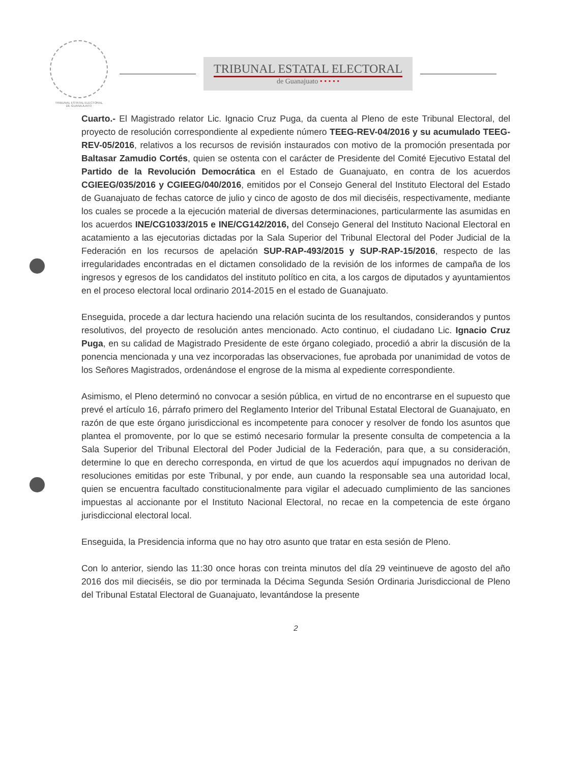TRIBUNAL ESTATAL ELECTORAL
DE GUANAJUATO
TRIBUNAL ESTATAL ELECTORAL
de Guanajuato • • • • •
Cuarto.- El Magistrado relator Lic. Ignacio Cruz Puga, da cuenta al Pleno de este Tribunal Electoral, del proyecto de resolución correspondiente al expediente número TEEG-REV-04/2016 y su acumulado TEEG-REV-05/2016, relativos a los recursos de revisión instaurados con motivo de la promoción presentada por Baltasar Zamudio Cortés, quien se ostenta con el carácter de Presidente del Comité Ejecutivo Estatal del Partido de la Revolución Democrática en el Estado de Guanajuato, en contra de los acuerdos CGIEEG/035/2016 y CGIEEG/040/2016, emitidos por el Consejo General del Instituto Electoral del Estado de Guanajuato de fechas catorce de julio y cinco de agosto de dos mil dieciséis, respectivamente, mediante los cuales se procede a la ejecución material de diversas determinaciones, particularmente las asumidas en los acuerdos INE/CG1033/2015 e INE/CG142/2016, del Consejo General del Instituto Nacional Electoral en acatamiento a las ejecutorias dictadas por la Sala Superior del Tribunal Electoral del Poder Judicial de la Federación en los recursos de apelación SUP-RAP-493/2015 y SUP-RAP-15/2016, respecto de las irregularidades encontradas en el dictamen consolidado de la revisión de los informes de campaña de los ingresos y egresos de los candidatos del instituto político en cita, a los cargos de diputados y ayuntamientos en el proceso electoral local ordinario 2014-2015 en el estado de Guanajuato.
Enseguida, procede a dar lectura haciendo una relación sucinta de los resultandos, considerandos y puntos resolutivos, del proyecto de resolución antes mencionado. Acto continuo, el ciudadano Lic. Ignacio Cruz Puga, en su calidad de Magistrado Presidente de este órgano colegiado, procedió a abrir la discusión de la ponencia mencionada y una vez incorporadas las observaciones, fue aprobada por unanimidad de votos de los Señores Magistrados, ordenándose el engrose de la misma al expediente correspondiente.
Asimismo, el Pleno determinó no convocar a sesión pública, en virtud de no encontrarse en el supuesto que prevé el artículo 16, párrafo primero del Reglamento Interior del Tribunal Estatal Electoral de Guanajuato, en razón de que este órgano jurisdiccional es incompetente para conocer y resolver de fondo los asuntos que plantea el promovente, por lo que se estimó necesario formular la presente consulta de competencia a la Sala Superior del Tribunal Electoral del Poder Judicial de la Federación, para que, a su consideración, determine lo que en derecho corresponda, en virtud de que los acuerdos aquí impugnados no derivan de resoluciones emitidas por este Tribunal, y por ende, aun cuando la responsable sea una autoridad local, quien se encuentra facultado constitucionalmente para vigilar el adecuado cumplimiento de las sanciones impuestas al accionante por el Instituto Nacional Electoral, no recae en la competencia de este órgano jurisdiccional electoral local.
Enseguida, la Presidencia informa que no hay otro asunto que tratar en esta sesión de Pleno.
Con lo anterior, siendo las 11:30 once horas con treinta minutos del día 29 veintinueve de agosto del año 2016 dos mil dieciséis, se dio por terminada la Décima Segunda Sesión Ordinaria Jurisdiccional de Pleno del Tribunal Estatal Electoral de Guanajuato, levantándose la presente
2